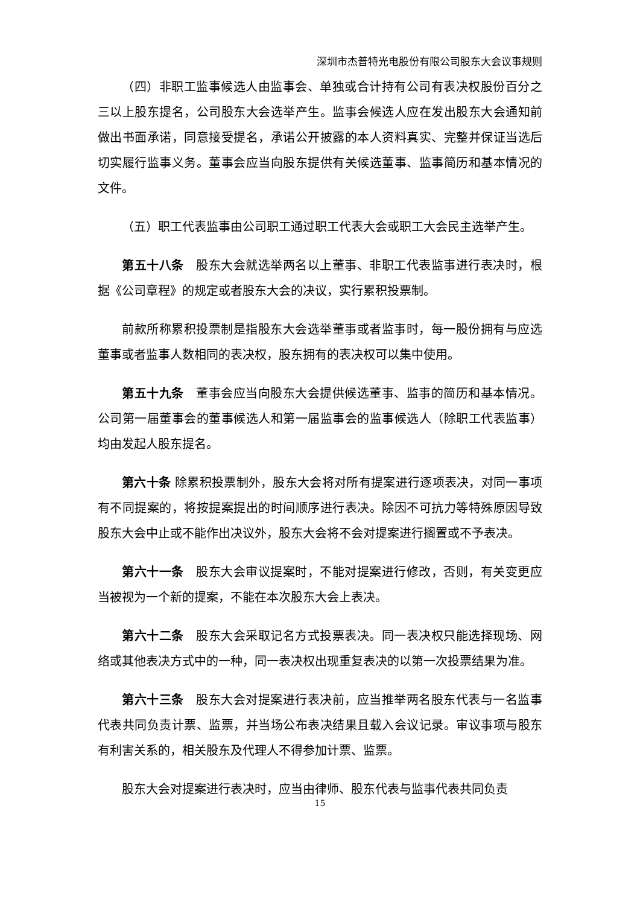深圳市杰普特光电股份有限公司股东大会议事规则
（四）非职工监事候选人由监事会、单独或合计持有公司有表决权股份百分之三以上股东提名，公司股东大会选举产生。监事会候选人应在发出股东大会通知前做出书面承诺，同意接受提名，承诺公开披露的本人资料真实、完整并保证当选后切实履行监事义务。董事会应当向股东提供有关候选董事、监事简历和基本情况的文件。
（五）职工代表监事由公司职工通过职工代表大会或职工大会民主选举产生。
第五十八条　股东大会就选举两名以上董事、非职工代表监事进行表决时，根据《公司章程》的规定或者股东大会的决议，实行累积投票制。
前款所称累积投票制是指股东大会选举董事或者监事时，每一股份拥有与应选董事或者监事人数相同的表决权，股东拥有的表决权可以集中使用。
第五十九条　董事会应当向股东大会提供候选董事、监事的简历和基本情况。公司第一届董事会的董事候选人和第一届监事会的监事候选人（除职工代表监事）均由发起人股东提名。
第六十条 除累积投票制外，股东大会将对所有提案进行逐项表决，对同一事项有不同提案的，将按提案提出的时间顺序进行表决。除因不可抗力等特殊原因导致股东大会中止或不能作出决议外，股东大会将不会对提案进行搁置或不予表决。
第六十一条　股东大会审议提案时，不能对提案进行修改，否则，有关变更应当被视为一个新的提案，不能在本次股东大会上表决。
第六十二条　股东大会采取记名方式投票表决。同一表决权只能选择现场、网络或其他表决方式中的一种，同一表决权出现重复表决的以第一次投票结果为准。
第六十三条　股东大会对提案进行表决前，应当推举两名股东代表与一名监事代表共同负责计票、监票，并当场公布表决结果且载入会议记录。审议事项与股东有利害关系的，相关股东及代理人不得参加计票、监票。
股东大会对提案进行表决时，应当由律师、股东代表与监事代表共同负责
15